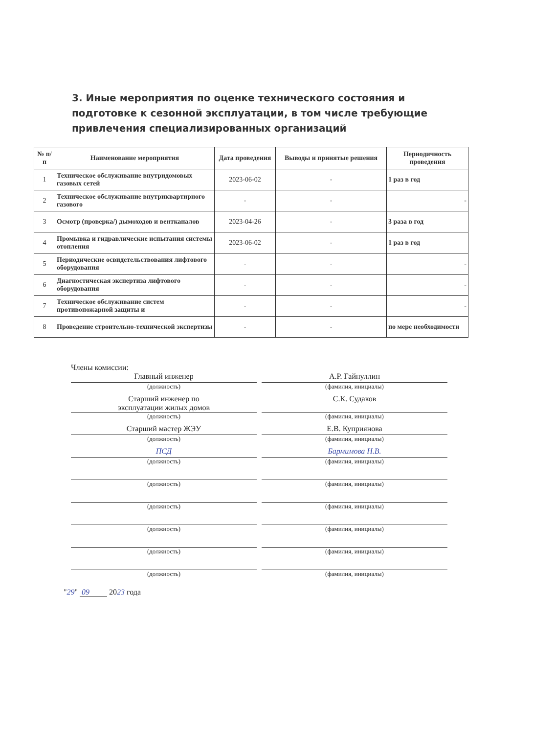3. Иные мероприятия по оценке технического состояния и подготовке к сезонной эксплуатации, в том числе требующие привлечения специализированных организаций
| № п/п | Наименование мероприятия | Дата проведения | Выводы и принятые решения | Периодичность проведения |
| --- | --- | --- | --- | --- |
| 1 | Техническое обслуживание внутридомовых газовых сетей | 2023-06-02 | - | 1 раз в год |
| 2 | Техническое обслуживание внутриквартирного газового | - | - | - |
| 3 | Осмотр (проверка/) дымоходов и вентканалов | 2023-04-26 | - | 3 раза в год |
| 4 | Промывка и гидравлические испытания системы отопления | 2023-06-02 | - | 1 раз в год |
| 5 | Периодические освидетельствования лифтового оборудования | - | - | - |
| 6 | Диагностическая экспертиза лифтового оборудования | - | - | - |
| 7 | Техническое обслуживание систем противопожарной защиты и | - | - | - |
| 8 | Проведение строительно-технической экспертизы | - | - | по мере необходимости |
Члены комиссии:
Главный инженер А.Р. Гайнуллин
(должность) (фамилия, инициалы)
Старший инженер по
эксплуатации жилых домов
С.К. Судаков
(должность) (фамилия, инициалы)
Старший мастер ЖЭУ Е.В. Куприянова
(должность) (фамилия, инициалы)
ПСД Бармимова Н.В.
(должность) (фамилия, инициалы)
(должность) (фамилия, инициалы)
(должность) (фамилия, инициалы)
(должность) (фамилия, инициалы)
(должность) (фамилия, инициалы)
(должность) (фамилия, инициалы)
"29" 09 2023 года